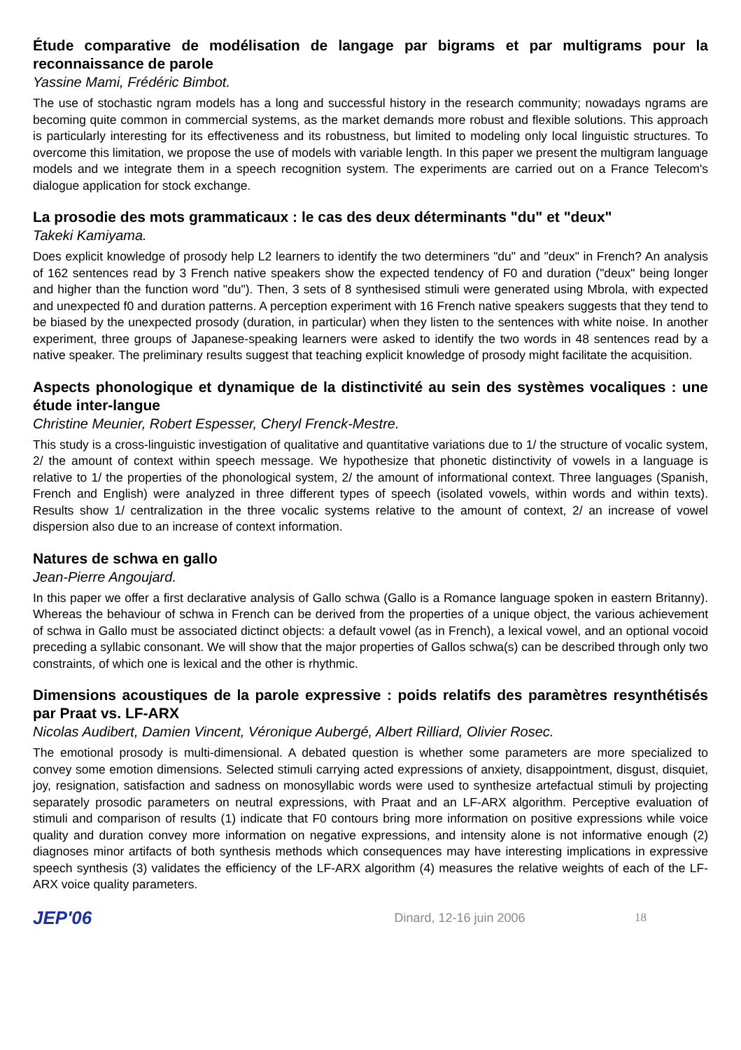Étude comparative de modélisation de langage par bigrams et par multigrams pour la reconnaissance de parole
Yassine Mami, Frédéric Bimbot.
The use of stochastic ngram models has a long and successful history in the research community; nowadays ngrams are becoming quite common in commercial systems, as the market demands more robust and flexible solutions. This approach is particularly interesting for its effectiveness and its robustness, but limited to modeling only local linguistic structures. To overcome this limitation, we propose the use of models with variable length. In this paper we present the multigram language models and we integrate them in a speech recognition system. The experiments are carried out on a France Telecom's dialogue application for stock exchange.
La prosodie des mots grammaticaux : le cas des deux déterminants "du" et "deux"
Takeki Kamiyama.
Does explicit knowledge of prosody help L2 learners to identify the two determiners "du" and "deux" in French? An analysis of 162 sentences read by 3 French native speakers show the expected tendency of F0 and duration ("deux" being longer and higher than the function word "du"). Then, 3 sets of 8 synthesised stimuli were generated using Mbrola, with expected and unexpected f0 and duration patterns. A perception experiment with 16 French native speakers suggests that they tend to be biased by the unexpected prosody (duration, in particular) when they listen to the sentences with white noise. In another experiment, three groups of Japanese-speaking learners were asked to identify the two words in 48 sentences read by a native speaker. The preliminary results suggest that teaching explicit knowledge of prosody might facilitate the acquisition.
Aspects phonologique et dynamique de la distinctivité au sein des systèmes vocaliques : une étude inter-langue
Christine Meunier, Robert Espesser, Cheryl Frenck-Mestre.
This study is a cross-linguistic investigation of qualitative and quantitative variations due to 1/ the structure of vocalic system, 2/ the amount of context within speech message. We hypothesize that phonetic distinctivity of vowels in a language is relative to 1/ the properties of the phonological system, 2/ the amount of informational context. Three languages (Spanish, French and English) were analyzed in three different types of speech (isolated vowels, within words and within texts). Results show 1/ centralization in the three vocalic systems relative to the amount of context, 2/ an increase of vowel dispersion also due to an increase of context information.
Natures de schwa en gallo
Jean-Pierre Angoujard.
In this paper we offer a first declarative analysis of Gallo schwa (Gallo is a Romance language spoken in eastern Britanny). Whereas the behaviour of schwa in French can be derived from the properties of a unique object, the various achievement of schwa in Gallo must be associated dictinct objects: a default vowel (as in French), a lexical vowel, and an optional vocoid preceding a syllabic consonant. We will show that the major properties of Gallos schwa(s) can be described through only two constraints, of which one is lexical and the other is rhythmic.
Dimensions acoustiques de la parole expressive : poids relatifs des paramètres resynthétisés par Praat vs. LF-ARX
Nicolas Audibert, Damien Vincent, Véronique Aubergé, Albert Rilliard, Olivier Rosec.
The emotional prosody is multi-dimensional. A debated question is whether some parameters are more specialized to convey some emotion dimensions. Selected stimuli carrying acted expressions of anxiety, disappointment, disgust, disquiet, joy, resignation, satisfaction and sadness on monosyllabic words were used to synthesize artefactual stimuli by projecting separately prosodic parameters on neutral expressions, with Praat and an LF-ARX algorithm. Perceptive evaluation of stimuli and comparison of results (1) indicate that F0 contours bring more information on positive expressions while voice quality and duration convey more information on negative expressions, and intensity alone is not informative enough (2) diagnoses minor artifacts of both synthesis methods which consequences may have interesting implications in expressive speech synthesis (3) validates the efficiency of the LF-ARX algorithm (4) measures the relative weights of each of the LF-ARX voice quality parameters.
JEP'06 Dinard, 12-16 juin 2006 18